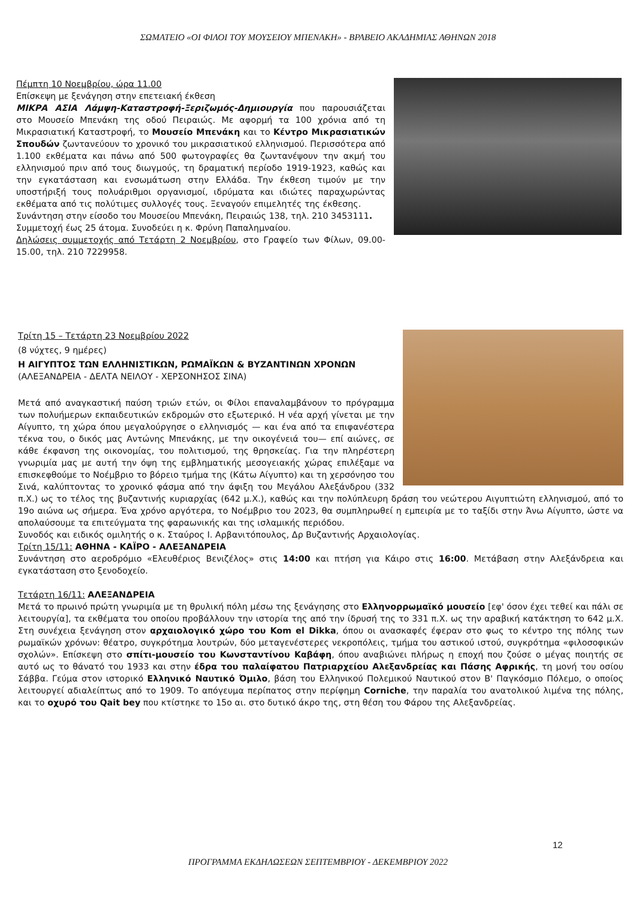ΣΩΜΑΤΕΙΟ «ΟΙ ΦΙΛΟΙ ΤΟΥ ΜΟΥΣΕΙΟΥ ΜΠΕΝΑΚΗ» - ΒΡΑΒΕΙΟ ΑΚΑΔΗΜΙΑΣ ΑΘΗΝΩΝ 2018
Πέμπτη 10 Νοεμβρίου, ώρα 11.00
Επίσκεψη με ξενάγηση στην επετειακή έκθεση
ΜΙΚΡΑ ΑΣΙΑ Λάμψη-Καταστροφή-Ξεριζωμός-Δημιουργία που παρουσιάζεται στο Μουσείο Μπενάκη της οδού Πειραιώς. Με αφορμή τα 100 χρόνια από τη Μικρασιατική Καταστροφή, το Μουσείο Μπενάκη και το Κέντρο Μικρασιατικών Σπουδών ζωντανεύουν το χρονικό του μικρασιατικού ελληνισμού. Περισσότερα από 1.100 εκθέματα και πάνω από 500 φωτογραφίες θα ζωντανέψουν την ακμή του ελληνισμού πριν από τους διωγμούς, τη δραματική περίοδο 1919-1923, καθώς και την εγκατάσταση και ενσωμάτωση στην Ελλάδα. Την έκθεση τιμούν με την υποστήριξή τους πολυάριθμοι οργανισμοί, ιδρύματα και ιδιώτες παραχωρώντας εκθέματα από τις πολύτιμες συλλογές τους. Ξεναγούν επιμελητές της έκθεσης.
Συνάντηση στην είσοδο του Μουσείου Μπενάκη, Πειραιώς 138, τηλ. 210 3453111.
Συμμετοχή έως 25 άτομα. Συνοδεύει η κ. Φρύνη Παπαλημναίου.
Δηλώσεις συμμετοχής από Τετάρτη 2 Νοεμβρίου, στο Γραφείο των Φίλων, 09.00-15.00, τηλ. 210 7229958.
Τρίτη 15 – Τετάρτη 23 Νοεμβρίου 2022
(8 νύχτες, 9 ημέρες)
Η ΑΙΓΥΠΤΟΣ ΤΩΝ ΕΛΛΗΝΙΣΤΙΚΩΝ, ΡΩΜΑΪΚΩΝ & ΒΥΖΑΝΤΙΝΩΝ ΧΡΟΝΩΝ
(ΑΛΕΞΑΝΔΡΕΙΑ - ΔΕΛΤΑ ΝΕΙΛΟΥ - ΧΕΡΣΟΝΗΣΟΣ ΣΙΝΑ)
Μετά από αναγκαστική παύση τριών ετών, οι Φίλοι επαναλαμβάνουν το πρόγραμμα των πολυήμερων εκπαιδευτικών εκδρομών στο εξωτερικό. Η νέα αρχή γίνεται με την Αίγυπτο, τη χώρα όπου μεγαλούργησε ο ελληνισμός — και ένα από τα επιφανέστερα τέκνα του, ο δικός μας Αντώνης Μπενάκης, με την οικογένειά του— επί αιώνες, σε κάθε έκφανση της οικονομίας, του πολιτισμού, της θρησκείας. Για την πληρέστερη γνωριμία μας με αυτή την όψη της εμβληματικής μεσογειακής χώρας επιλέξαμε να επισκεφθούμε το Νοέμβριο το βόρειο τμήμα της (Κάτω Αίγυπτο) και τη χερσόνησο του Σινά, καλύπτοντας το χρονικό φάσμα από την άφιξη του Μεγάλου Αλεξάνδρου (332 π.Χ.) ως το τέλος της βυζαντινής κυριαρχίας (642 μ.Χ.), καθώς και την πολύπλευρη δράση του νεώτερου Αιγυπτιώτη ελληνισμού, από το 19ο αιώνα ως σήμερα. Ένα χρόνο αργότερα, το Νοέμβριο του 2023, θα συμπληρωθεί η εμπειρία με το ταξίδι στην Άνω Αίγυπτο, ώστε να απολαύσουμε τα επιτεύγματα της φαραωνικής και της ισλαμικής περιόδου.
Συνοδός και ειδικός ομιλητής ο κ. Σταύρος Ι. Αρβανιτόπουλος, Δρ Βυζαντινής Αρχαιολογίας.
Τρίτη 15/11: ΑΘΗΝΑ - ΚΑΪΡΟ - ΑΛΕΞΑΝΔΡΕΙΑ
Συνάντηση στο αεροδρόμιο «Ελευθέριος Βενιζέλος» στις 14:00 και πτήση για Κάιρο στις 16:00. Μετάβαση στην Αλεξάνδρεια και εγκατάσταση στο ξενοδοχείο.
Τετάρτη 16/11: ΑΛΕΞΑΝΔΡΕΙΑ
Μετά το πρωινό πρώτη γνωριμία με τη θρυλική πόλη μέσω της ξενάγησης στο Ελληνορρωμαϊκό μουσείο [εφ' όσον έχει τεθεί και πάλι σε λειτουργία], τα εκθέματα του οποίου προβάλλουν την ιστορία της από την ίδρυσή της το 331 π.Χ. ως την αραβική κατάκτηση το 642 μ.Χ. Στη συνέχεια ξενάγηση στον αρχαιολογικό χώρο του Kom el Dikka, όπου οι ανασκαφές έφεραν στο φως το κέντρο της πόλης των ρωμαϊκών χρόνων: θέατρο, συγκρότημα λουτρών, δύο μεταγενέστερες νεκροπόλεις, τμήμα του αστικού ιστού, συγκρότημα «φιλοσοφικών σχολών». Επίσκεψη στο σπίτι-μουσείο του Κωνσταντίνου Καβάφη, όπου αναβιώνει πλήρως η εποχή που ζούσε ο μέγας ποιητής σε αυτό ως το θάνατό του 1933 και στην έδρα του παλαίφατου Πατριαρχείου Αλεξανδρείας και Πάσης Αφρικής, τη μονή του οσίου Σάββα. Γεύμα στον ιστορικό Ελληνικό Ναυτικό Όμιλο, βάση του Ελληνικού Πολεμικού Ναυτικού στον Β' Παγκόσμιο Πόλεμο, ο οποίος λειτουργεί αδιαλείπτως από το 1909. Το απόγευμα περίπατος στην περίφημη Corniche, την παραλία του ανατολικού λιμένα της πόλης, και το οχυρό του Qait bey που κτίστηκε το 15ο αι. στο δυτικό άκρο της, στη θέση του Φάρου της Αλεξανδρείας.
12
ΠΡΟΓΡΑΜΜΑ ΕΚΔΗΛΩΣΕΩΝ ΣΕΠΤΕΜΒΡΙΟΥ - ΔΕΚΕΜΒΡΙΟΥ 2022